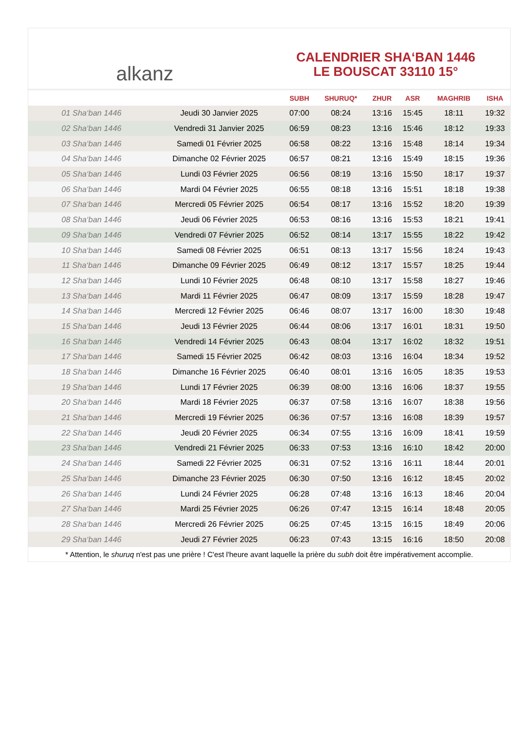alkanz
CALENDRIER SHA‘BAN 1446
LE BOUSCAT 33110 15°
| | | SUBH | SHURUQ* | ZHUR | ASR | MAGHRIB | ISHA |
| --- | --- | --- | --- | --- | --- | --- | --- |
| 01 Sha‘ban 1446 | Jeudi 30 Janvier 2025 | 07:00 | 08:24 | 13:16 | 15:45 | 18:11 | 19:32 |
| 02 Sha‘ban 1446 | Vendredi 31 Janvier 2025 | 06:59 | 08:23 | 13:16 | 15:46 | 18:12 | 19:33 |
| 03 Sha‘ban 1446 | Samedi 01 Février 2025 | 06:58 | 08:22 | 13:16 | 15:48 | 18:14 | 19:34 |
| 04 Sha‘ban 1446 | Dimanche 02 Février 2025 | 06:57 | 08:21 | 13:16 | 15:49 | 18:15 | 19:36 |
| 05 Sha‘ban 1446 | Lundi 03 Février 2025 | 06:56 | 08:19 | 13:16 | 15:50 | 18:17 | 19:37 |
| 06 Sha‘ban 1446 | Mardi 04 Février 2025 | 06:55 | 08:18 | 13:16 | 15:51 | 18:18 | 19:38 |
| 07 Sha‘ban 1446 | Mercredi 05 Février 2025 | 06:54 | 08:17 | 13:16 | 15:52 | 18:20 | 19:39 |
| 08 Sha‘ban 1446 | Jeudi 06 Février 2025 | 06:53 | 08:16 | 13:16 | 15:53 | 18:21 | 19:41 |
| 09 Sha‘ban 1446 | Vendredi 07 Février 2025 | 06:52 | 08:14 | 13:17 | 15:55 | 18:22 | 19:42 |
| 10 Sha‘ban 1446 | Samedi 08 Février 2025 | 06:51 | 08:13 | 13:17 | 15:56 | 18:24 | 19:43 |
| 11 Sha‘ban 1446 | Dimanche 09 Février 2025 | 06:49 | 08:12 | 13:17 | 15:57 | 18:25 | 19:44 |
| 12 Sha‘ban 1446 | Lundi 10 Février 2025 | 06:48 | 08:10 | 13:17 | 15:58 | 18:27 | 19:46 |
| 13 Sha‘ban 1446 | Mardi 11 Février 2025 | 06:47 | 08:09 | 13:17 | 15:59 | 18:28 | 19:47 |
| 14 Sha‘ban 1446 | Mercredi 12 Février 2025 | 06:46 | 08:07 | 13:17 | 16:00 | 18:30 | 19:48 |
| 15 Sha‘ban 1446 | Jeudi 13 Février 2025 | 06:44 | 08:06 | 13:17 | 16:01 | 18:31 | 19:50 |
| 16 Sha‘ban 1446 | Vendredi 14 Février 2025 | 06:43 | 08:04 | 13:17 | 16:02 | 18:32 | 19:51 |
| 17 Sha‘ban 1446 | Samedi 15 Février 2025 | 06:42 | 08:03 | 13:16 | 16:04 | 18:34 | 19:52 |
| 18 Sha‘ban 1446 | Dimanche 16 Février 2025 | 06:40 | 08:01 | 13:16 | 16:05 | 18:35 | 19:53 |
| 19 Sha‘ban 1446 | Lundi 17 Février 2025 | 06:39 | 08:00 | 13:16 | 16:06 | 18:37 | 19:55 |
| 20 Sha‘ban 1446 | Mardi 18 Février 2025 | 06:37 | 07:58 | 13:16 | 16:07 | 18:38 | 19:56 |
| 21 Sha‘ban 1446 | Mercredi 19 Février 2025 | 06:36 | 07:57 | 13:16 | 16:08 | 18:39 | 19:57 |
| 22 Sha‘ban 1446 | Jeudi 20 Février 2025 | 06:34 | 07:55 | 13:16 | 16:09 | 18:41 | 19:59 |
| 23 Sha‘ban 1446 | Vendredi 21 Février 2025 | 06:33 | 07:53 | 13:16 | 16:10 | 18:42 | 20:00 |
| 24 Sha‘ban 1446 | Samedi 22 Février 2025 | 06:31 | 07:52 | 13:16 | 16:11 | 18:44 | 20:01 |
| 25 Sha‘ban 1446 | Dimanche 23 Février 2025 | 06:30 | 07:50 | 13:16 | 16:12 | 18:45 | 20:02 |
| 26 Sha‘ban 1446 | Lundi 24 Février 2025 | 06:28 | 07:48 | 13:16 | 16:13 | 18:46 | 20:04 |
| 27 Sha‘ban 1446 | Mardi 25 Février 2025 | 06:26 | 07:47 | 13:15 | 16:14 | 18:48 | 20:05 |
| 28 Sha‘ban 1446 | Mercredi 26 Février 2025 | 06:25 | 07:45 | 13:15 | 16:15 | 18:49 | 20:06 |
| 29 Sha‘ban 1446 | Jeudi 27 Février 2025 | 06:23 | 07:43 | 13:15 | 16:16 | 18:50 | 20:08 |
* Attention, le shuruq n'est pas une prière ! C'est l'heure avant laquelle la prière du subh doit être impérativement accomplie.